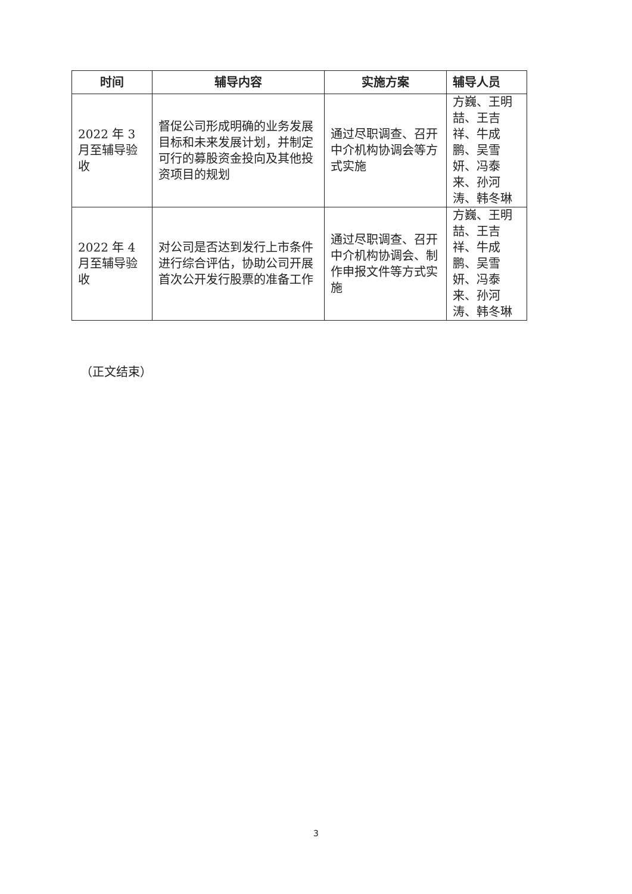| 时间 | 辅导内容 | 实施方案 | 辅导人员 |
| --- | --- | --- | --- |
| 2022 年 3 月至辅导验收 | 督促公司形成明确的业务发展目标和未来发展计划，并制定可行的募股资金投向及其他投资项目的规划 | 通过尽职调查、召开中介机构协调会等方式实施 | 方巍、王明喆、王吉祥、牛成鹏、吴雪妍、冯泰来、孙河涛、韩冬琳 |
| 2022 年 4 月至辅导验收 | 对公司是否达到发行上市条件进行综合评估，协助公司开展首次公开发行股票的准备工作 | 通过尽职调查、召开中介机构协调会、制作申报文件等方式实施 | 方巍、王明喆、王吉祥、牛成鹏、吴雪妍、冯泰来、孙河涛、韩冬琳 |
（正文结束）
3